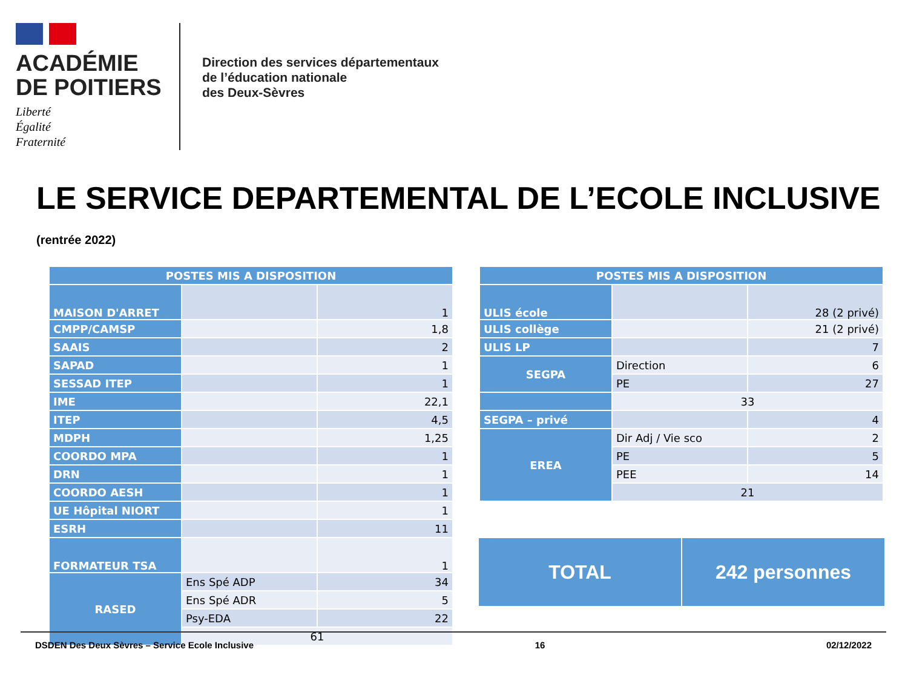ACADÉMIE
DE POITIERS
Liberté
Égalité
Fraternité
Direction des services départementaux
de l’éducation nationale
des Deux-Sèvres
LE SERVICE DEPARTEMENTAL DE L’ECOLE INCLUSIVE (rentrée 2022)
| POSTES MIS A DISPOSITION | | |
| --- | --- | --- |
| MAISON D'ARRET | | 1 |
| CMPP/CAMSP | | 1,8 |
| SAAIS | | 2 |
| SAPAD | | 1 |
| SESSAD ITEP | | 1 |
| IME | | 22,1 |
| ITEP | | 4,5 |
| MDPH | | 1,25 |
| COORDO MPA | | 1 |
| DRN | | 1 |
| COORDO AESH | | 1 |
| UE Hôpital NIORT | | 1 |
| ESRH | | 11 |
| FORMATEUR TSA | | 1 |
| RASED | Ens Spé ADP | 34 |
| | Ens Spé ADR | 5 |
| | Psy-EDA | 22 |
| | 61 | |
| POSTES MIS A DISPOSITION | | |
| --- | --- | --- |
| ULIS école | | 28 (2 privé) |
| ULIS collège | | 21 (2 privé) |
| ULIS LP | | 7 |
| SEGPA | Direction | 6 |
| | PE | 27 |
| | 33 | |
| SEGPA – privé | | 4 |
| EREA | Dir Adj / Vie sco | 2 |
| | PE | 5 |
| | PEE | 14 |
| | 21 | |
TOTAL 242 personnes
DSDEN Des Deux Sèvres – Service Ecole Inclusive 16 02/12/2022